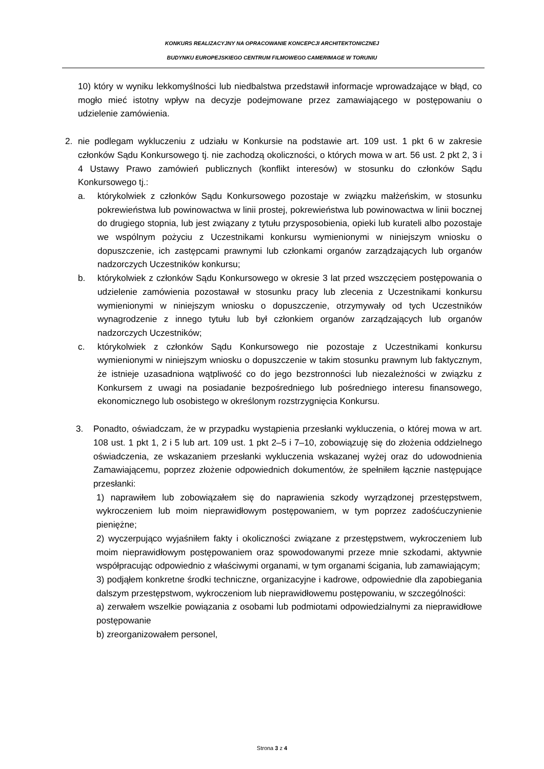KONKURS REALIZACYJNY NA OPRACOWANIE KONCEPCJI ARCHITEKTONICZNEJ
BUDYNKU EUROPEJSKIEGO CENTRUM FILMOWEGO CAMERIMAGE W TORUNIU
10) który w wyniku lekkomyślności lub niedbalstwa przedstawił informacje wprowadzające w błąd, co mogło mieć istotny wpływ na decyzje podejmowane przez zamawiającego w postępowaniu o udzielenie zamówienia.
2. nie podlegam wykluczeniu z udziału w Konkursie na podstawie art. 109 ust. 1 pkt 6 w zakresie członków Sądu Konkursowego tj. nie zachodzą okoliczności, o których mowa w art. 56 ust. 2 pkt 2, 3 i 4 Ustawy Prawo zamówień publicznych (konflikt interesów) w stosunku do członków Sądu Konkursowego tj.:
a. którykolwiek z członków Sądu Konkursowego pozostaje w związku małżeńskim, w stosunku pokrewieństwa lub powinowactwa w linii prostej, pokrewieństwa lub powinowactwa w linii bocznej do drugiego stopnia, lub jest związany z tytułu przysposobienia, opieki lub kurateli albo pozostaje we wspólnym pożyciu z Uczestnikami konkursu wymienionymi w niniejszym wniosku o dopuszczenie, ich zastępcami prawnymi lub członkami organów zarządzających lub organów nadzorczych Uczestników konkursu;
b. którykolwiek z członków Sądu Konkursowego w okresie 3 lat przed wszczęciem postępowania o udzielenie zamówienia pozostawał w stosunku pracy lub zlecenia z Uczestnikami konkursu wymienionymi w niniejszym wniosku o dopuszczenie, otrzymywały od tych Uczestników wynagrodzenie z innego tytułu lub był członkiem organów zarządzających lub organów nadzorczych Uczestników;
c. którykolwiek z członków Sądu Konkursowego nie pozostaje z Uczestnikami konkursu wymienionymi w niniejszym wniosku o dopuszczenie w takim stosunku prawnym lub faktycznym, że istnieje uzasadniona wątpliwość co do jego bezstronności lub niezależności w związku z Konkursem z uwagi na posiadanie bezpośredniego lub pośredniego interesu finansowego, ekonomicznego lub osobistego w określonym rozstrzygnięcia Konkursu.
3. Ponadto, oświadczam, że w przypadku wystąpienia przesłanki wykluczenia, o której mowa w art. 108 ust. 1 pkt 1, 2 i 5 lub art. 109 ust. 1 pkt 2–5 i 7–10, zobowiązuję się do złożenia oddzielnego oświadczenia, ze wskazaniem przesłanki wykluczenia wskazanej wyżej oraz do udowodnienia Zamawiającemu, poprzez złożenie odpowiednich dokumentów, że spełniłem łącznie następujące przesłanki:
1) naprawiłem lub zobowiązałem się do naprawienia szkody wyrządzonej przestępstwem, wykroczeniem lub moim nieprawidłowym postępowaniem, w tym poprzez zadośćuczynienie pieniężne;
2) wyczerpująco wyjaśniłem fakty i okoliczności związane z przestępstwem, wykroczeniem lub moim nieprawidłowym postępowaniem oraz spowodowanymi przeze mnie szkodami, aktywnie współpracując odpowiednio z właściwymi organami, w tym organami ścigania, lub zamawiającym;
3) podjąłem konkretne środki techniczne, organizacyjne i kadrowe, odpowiednie dla zapobiegania dalszym przestępstwom, wykroczeniom lub nieprawidłowemu postępowaniu, w szczególności:
a) zerwałem wszelkie powiązania z osobami lub podmiotami odpowiedzialnymi za nieprawidłowe postępowanie
b) zreorganizowałem personel,
Strona 3 z 4